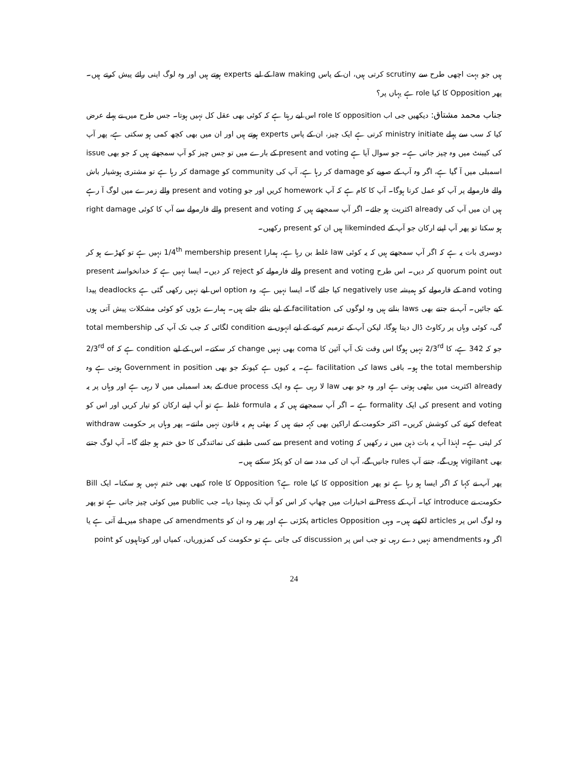ہیں جو بہت اچھی طرح سے scrutiny کرتی ہیں، ان کے پاس law making کے لیے experts ہوتے ہیں اور وہ لوگ اپنی رائے پیش کرتے ہیں۔ پھر Opposition کا کیا role ہے یہاں پر؟
جناب محمد مشتاق: دیکھیں جی اب opposition کا role اس لیے رہتا ہے کہ کوئی بھی عقل کل نہیں ہوتا۔ جس طرح میں نے پہلے عرض کیا کہ سب سے پہلے ministry initiate کرتی ہے ایک چیز، ان کے پاس experts ہوتے ہیں اور ان میں بھی کچھ کمی ہو سکتی ہے، پھر آپ کی کیبنٹ میں وہ چیز جاتی ہے۔ جو سوال آیا ہے present and voting کے بارے میں تو جس چیز کو آپ سمجھتے ہیں کہ جو بھی issue اسمبلی میں آ گیا ہے، اگر وہ آپ کے صوبے کو damage کر رہا ہے، آپ کی community کو damage کر رہا ہے تو مشتری ہوشیار باش والے فارمولے پر آپ کو عمل کرنا ہوگا۔ آپ کا کام ہے کہ آپ homework کریں اور جو present and voting والے زمرے میں لوگ آ رہے ہیں ان میں آپ کی already اکثریت ہو جائے۔ اگر آپ سمجھتے ہیں کہ present and voting والے فارمولے سے آپ کا کوئی right damage ہو سکتا تو پھر آپ اپنے ارکان جو آپ کے likeminded ہیں ان کو present رکھیں۔
دوسری بات یہ ہے کہ اگر آپ سمجھتے ہیں کہ یہ کوئی law غلط بن رہا ہے، ہمارا 1/4<sup>th</sup> membership present نہیں ہے تو کھڑے ہو کر quorum point out کر دیں۔ اس طرح present and voting والے فارمولے کو reject کر دیں۔ ایسا نہیں ہے کہ خدانخواستہ present and voting کے فارمولے کو ہمیشہ negatively use کیا جائے گا۔ ایسا نہیں ہے، وہ option اس لیے نہیں رکھی گئی ہے deadlocks پیدا کیے جائیں۔ آپ نے جتنے بھی laws بنانے ہیں وہ لوگوں کی facilitation کے لیے بنائے جاتے ہیں۔ ہمارے بڑوں کو کوئی مشکلات پیش آتی ہوں گی، کوئی وہاں پر رکاوٹ ڈال دیتا ہوگا، لیکن آپ کے ترمیم کرنے کے لیے انہوں نے condition لگائی کہ جب تک آپ کی total membership جو کہ 342 ہے، کا 2/3<sup>rd</sup> نہیں ہوگا اس وقت تک آپ آئین کا coma بھی نہیں change کر سکتے۔ اس کے لیے condition ہے کہ 2/3<sup>rd</sup> of the total membership ہو۔ باقی laws کی facilitation ہے۔ یہ کیوں ہے کیونکہ جو بھی Government in position ہوتی ہے وہ already اکثریت میں بیٹھی ہوتی ہے اور وہ جو بھی law لا رہی ہے وہ ایک due process کے بعد اسمبلی میں لا رہی ہے اور وہاں پر یہ present and voting کی ایک formality ہے ۔ اگر آپ سمجھتے ہیں کہ یہ formula غلط ہے تو آپ اپنے ارکان کو تیار کریں اور اس کو defeat کرنے کی کوشش کریں۔ اکثر حکومت کے اراکین بھی کہہ دیتے ہیں کہ بھئی ہم یہ قانون نہیں مانتے۔ پھر وہاں پر حکومت withdraw کر لیتی ہے۔ لہٰذا آپ یہ بات ذہن میں نہ رکھیں کہ present and voting سے کسی طبقے کی نمائندگی کا حق ختم ہو جائے گا۔ آپ لوگ جتنے بھی vigilant ہوں گے، جتنے آپ rules جانیں گے، آپ ان کی مدد سے ان کو پکڑ سکتے ہیں۔
پھر آپ نے کہا کہ اگر ایسا ہو رہا ہے تو پھر opposition کا کیا role ہے؟ Opposition کا role کبھی بھی ختم نہیں ہو سکتا۔ ایک Bill حکومت نے introduce کیا۔ آپ کے Press نے اخبارات میں چھاپ کر اس کو آپ تک پہنچا دیا۔ جب public میں کوئی چیز جاتی ہے تو پھر وہ لوگ اس پر articles لکھتے ہیں۔ وہی articles Opposition پکڑتی ہے اور پھر وہ ان کو amendments کی shape میں لے آتی ہے یا اگر وہ amendments نہیں دے رہی تو جب اس پر discussion کی جاتی ہے تو حکومت کی کمزوریاں، کمیاں اور کوتاہیوں کو point
24